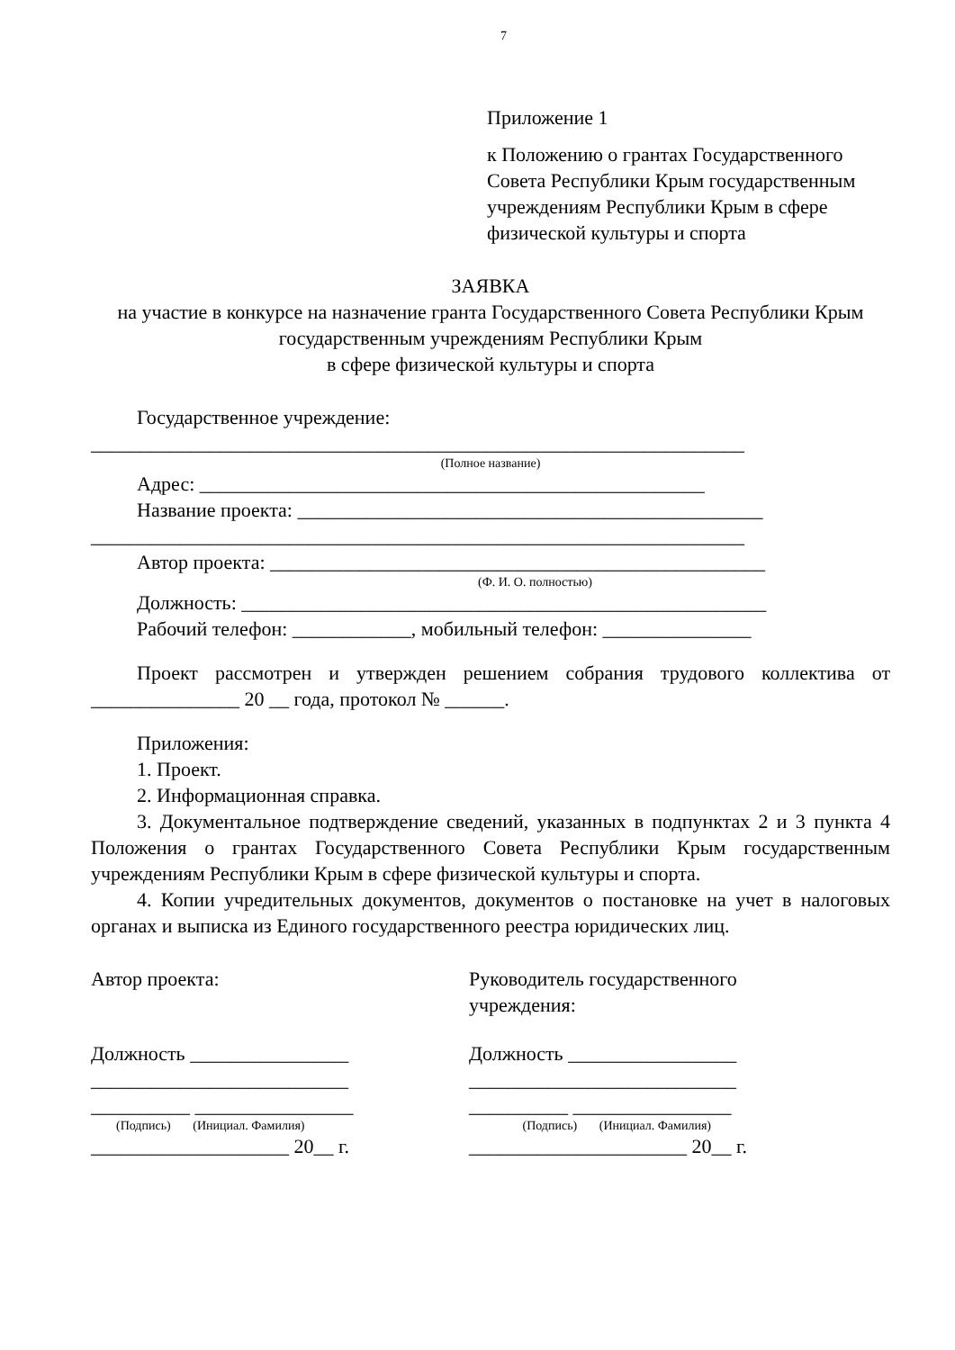7
Приложение 1
к Положению о грантах Государственного Совета Республики Крым государственным учреждениям Республики Крым в сфере физической культуры и спорта
ЗАЯВКА
на участие в конкурсе на назначение гранта Государственного Совета Республики Крым государственным учреждениям Республики Крым
в сфере физической культуры и спорта
Государственное учреждение:
__________________________________________________________________
(Полное название)
Адрес: ___________________________________________________
Название проекта: _______________________________________________
__________________________________________________________________
Автор проекта: __________________________________________________
(Ф. И. О. полностью)
Должность: _____________________________________________________
Рабочий телефон: ____________, мобильный телефон: _______________
Проект рассмотрен и утвержден решением собрания трудового коллектива от _______________ 20 __ года, протокол № ______.
Приложения:
1. Проект.
2. Информационная справка.
3. Документальное подтверждение сведений, указанных в подпунктах 2 и 3 пункта 4 Положения о грантах Государственного Совета Республики Крым государственным учреждениям Республики Крым в сфере физической культуры и спорта.
4. Копии учредительных документов, документов о постановке на учет в налоговых органах и выписка из Единого государственного реестра юридических лиц.
Автор проекта:
Должность ________________
__________________________
__________ ________________
(Подпись) (Инициал. Фамилия)
____________________ 20__ г.
Руководитель государственного учреждения:
Должность _________________
___________________________
__________ ________________
(Подпись) (Инициал. Фамилия)
______________________ 20__ г.